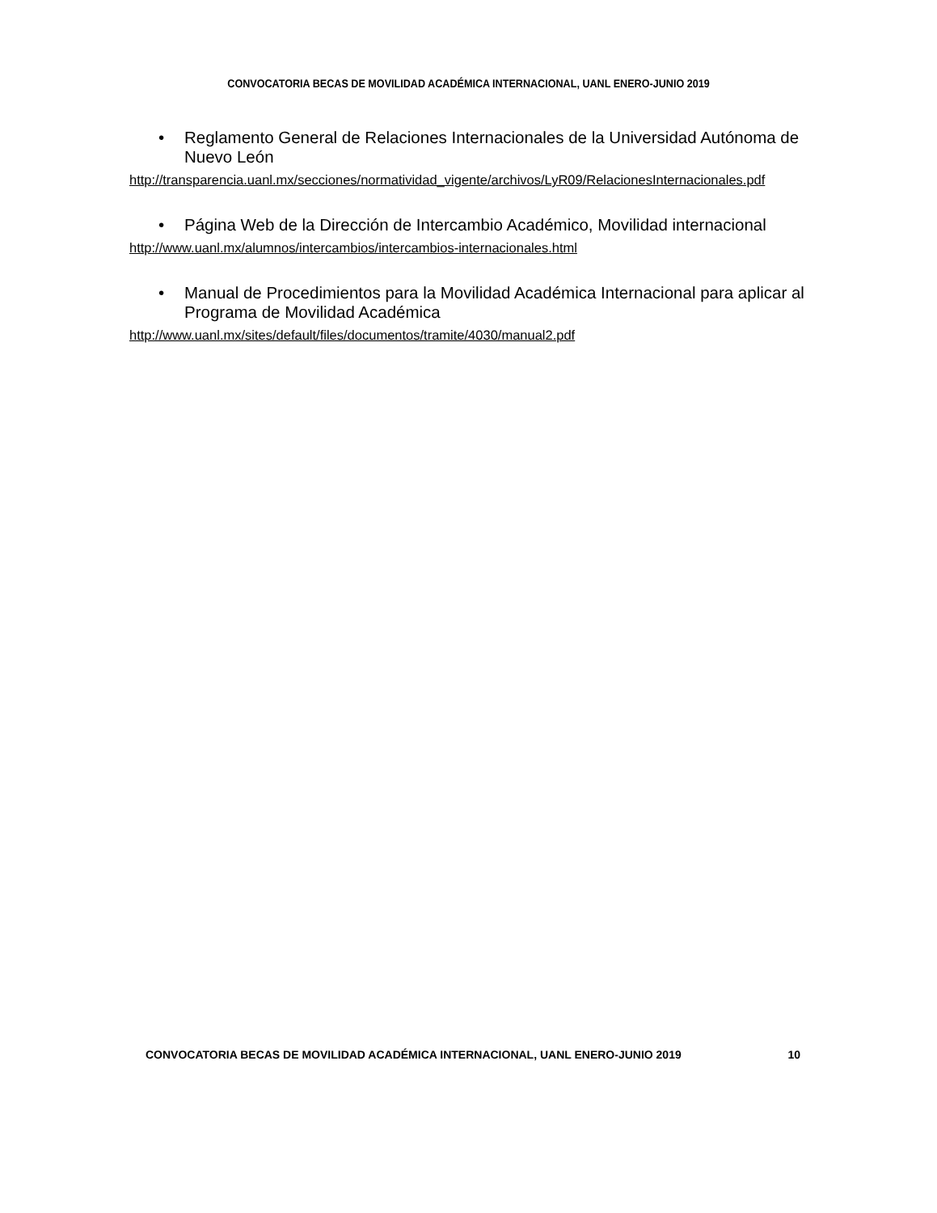CONVOCATORIA BECAS DE MOVILIDAD ACADÉMICA INTERNACIONAL, UANL ENERO-JUNIO 2019
• Reglamento General de Relaciones Internacionales de la Universidad Autónoma de Nuevo León
http://transparencia.uanl.mx/secciones/normatividad_vigente/archivos/LyR09/RelacionesInternacionales.pdf
• Página Web de la Dirección de Intercambio Académico, Movilidad internacional
http://www.uanl.mx/alumnos/intercambios/intercambios-internacionales.html
• Manual de Procedimientos para la Movilidad Académica Internacional para aplicar al Programa de Movilidad Académica
http://www.uanl.mx/sites/default/files/documentos/tramite/4030/manual2.pdf
CONVOCATORIA BECAS DE MOVILIDAD ACADÉMICA INTERNACIONAL, UANL ENERO-JUNIO 2019 10